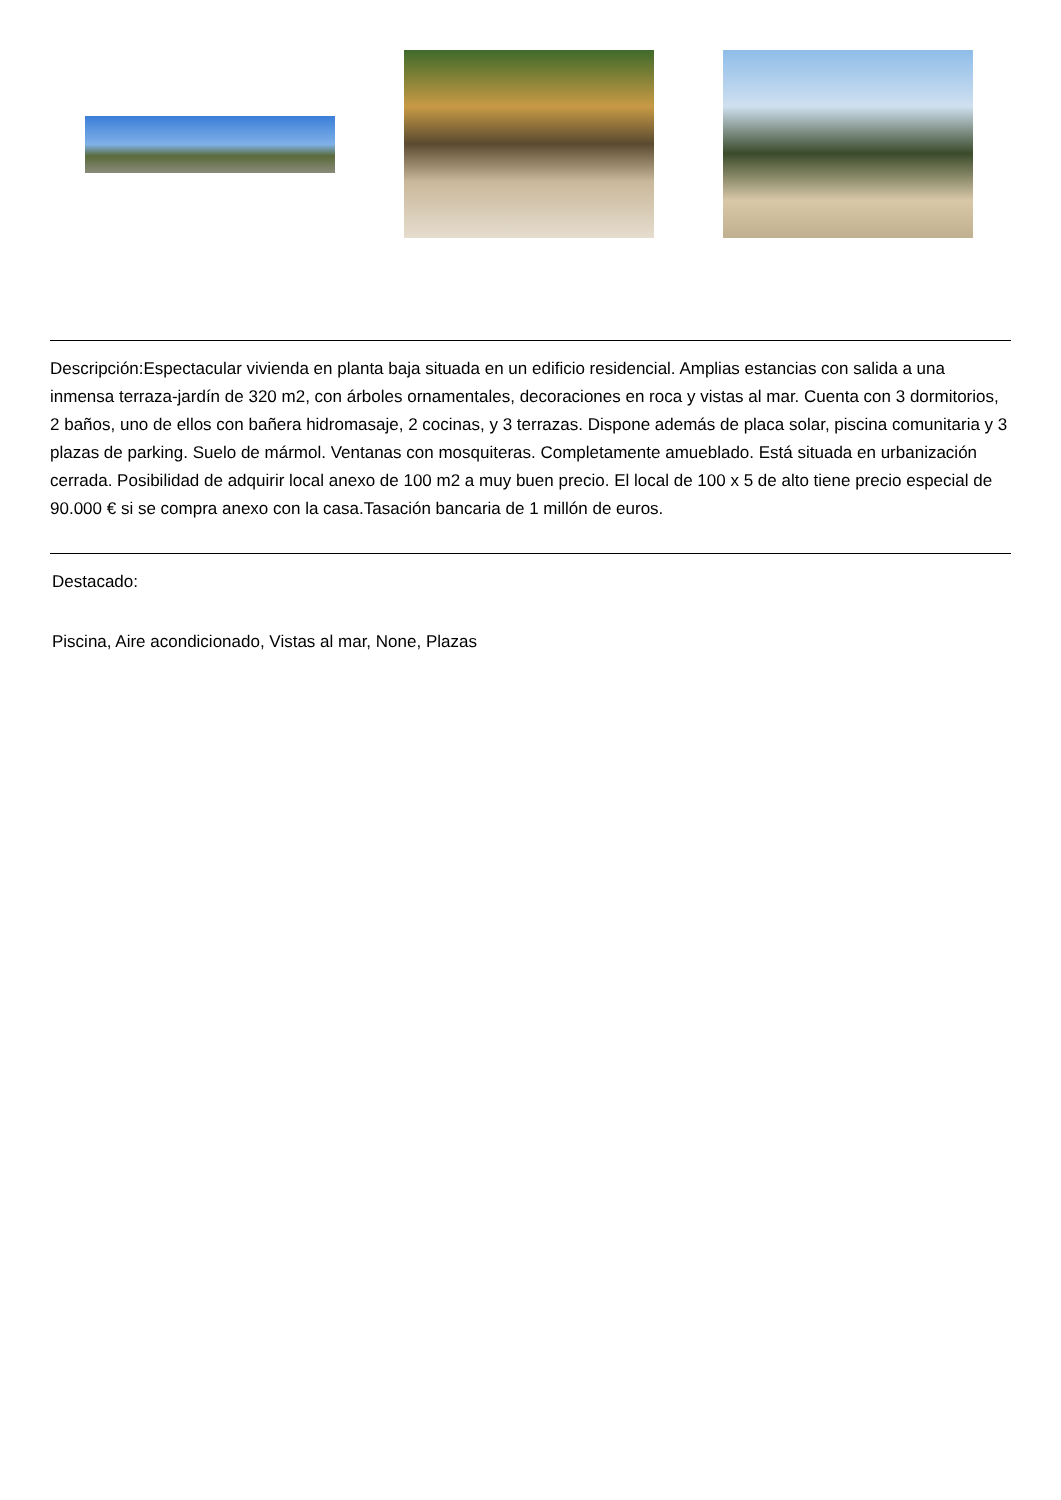Descripción:Espectacular vivienda en planta baja situada en un edificio residencial. Amplias estancias con salida a una inmensa terraza-jardín de 320 m2, con árboles ornamentales, decoraciones en roca y vistas al mar. Cuenta con 3 dormitorios, 2 baños, uno de ellos con bañera hidromasaje, 2 cocinas, y 3 terrazas. Dispone además de placa solar, piscina comunitaria y 3 plazas de parking. Suelo de mármol. Ventanas con mosquiteras. Completamente amueblado. Está situada en urbanización cerrada. Posibilidad de adquirir local anexo de 100 m2 a muy buen precio. El local de 100 x 5 de alto tiene precio especial de 90.000 € si se compra anexo con la casa.Tasación bancaria de 1 millón de euros.
Destacado:
Piscina, Aire acondicionado, Vistas al mar, None, Plazas